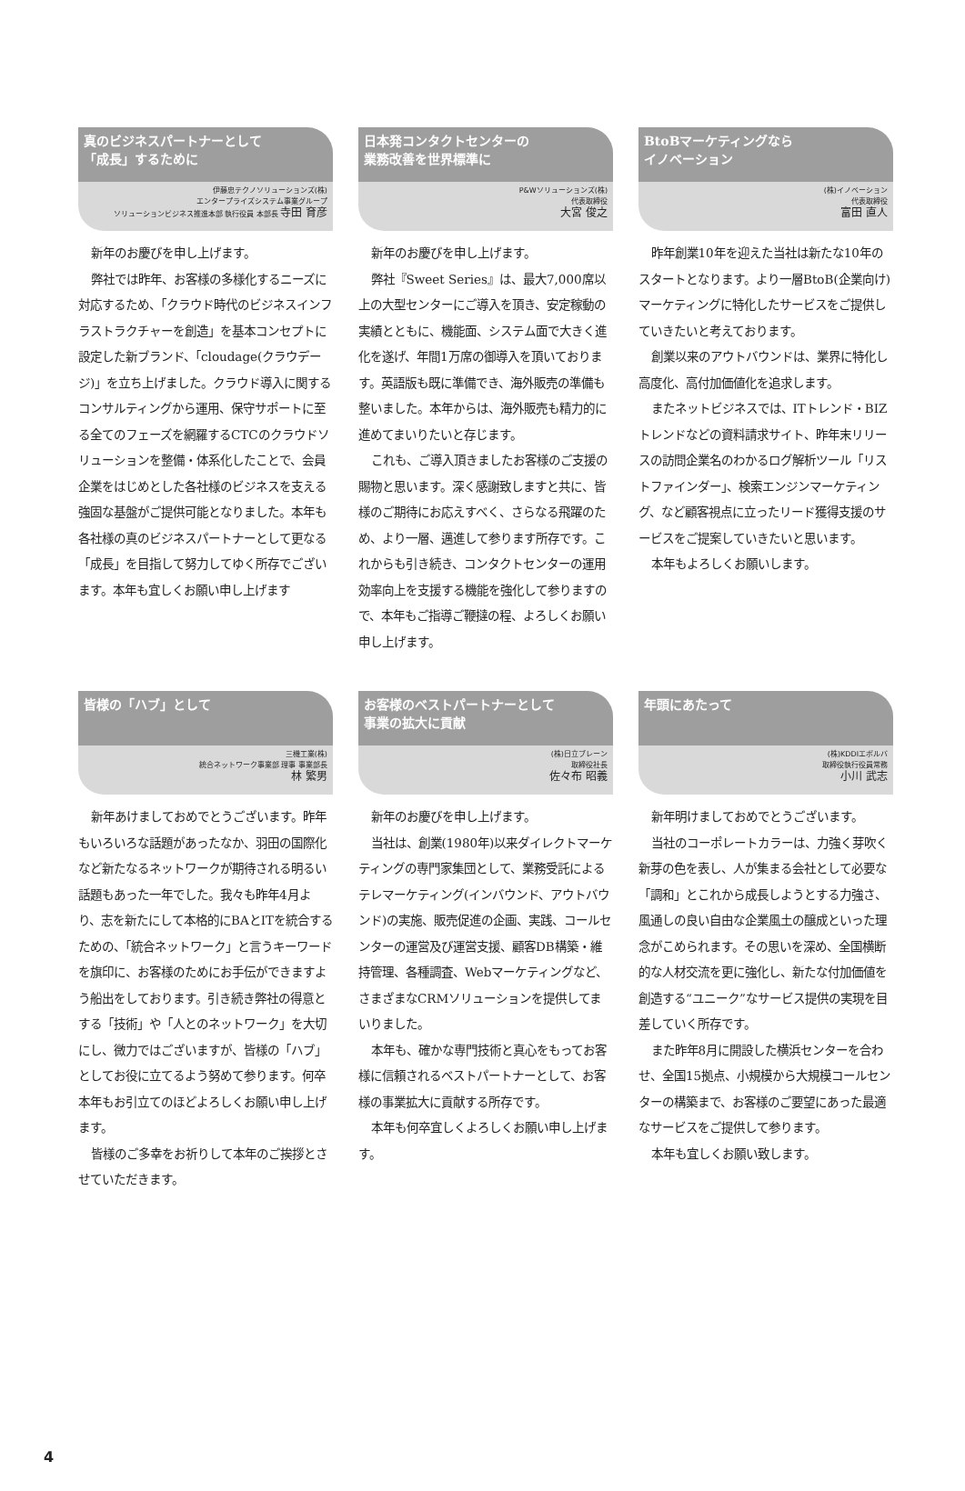真のビジネスパートナーとして
「成長」するために
伊藤忠テクノソリューションズ(株)
エンタープライズシステム事業グループ
ソリューションビジネス推進本部 執行役員 本部長 寺田 育彦
新年のお慶びを申し上げます。
弊社では昨年、お客様の多様化するニーズに対応するため、「クラウド時代のビジネスインフラストラクチャーを創造」を基本コンセプトに設定した新ブランド、「cloudage(クラウデージ)」を立ち上げました。クラウド導入に関するコンサルティングから運用、保守サポートに至る全てのフェーズを網羅するCTCのクラウドソリューションを整備・体系化したことで、会員企業をはじめとした各社様のビジネスを支える強固な基盤がご提供可能となりました。本年も各社様の真のビジネスパートナーとして更なる「成長」を目指して努力してゆく所存でございます。本年も宜しくお願い申し上げます
日本発コンタクトセンターの
業務改善を世界標準に
P&Wソリューションズ(株)
代表取締役
大宮 俊之
新年のお慶びを申し上げます。
弊社『Sweet Series』は、最大7,000席以上の大型センターにご導入を頂き、安定稼動の実績とともに、機能面、システム面で大きく進化を遂げ、年間1万席の御導入を頂いております。英語版も既に準備でき、海外販売の準備も整いました。本年からは、海外販売も精力的に進めてまいりたいと存じます。
これも、ご導入頂きましたお客様のご支援の賜物と思います。深く感謝致しますと共に、皆様のご期待にお応えすべく、さらなる飛躍のため、より一層、邁進して参ります所存です。これからも引き続き、コンタクトセンターの運用効率向上を支援する機能を強化して参りますので、本年もご指導ご鞭撻の程、よろしくお願い申し上げます。
BtoBマーケティングなら
イノベーション
(株)イノベーション
代表取締役
富田 直人
昨年創業10年を迎えた当社は新たな10年のスタートとなります。より一層BtoB(企業向け)マーケティングに特化したサービスをご提供していきたいと考えております。
創業以来のアウトバウンドは、業界に特化し高度化、高付加価値化を追求します。
またネットビジネスでは、ITトレンド・BIZトレンドなどの資料請求サイト、昨年末リリースの訪問企業名のわかるログ解析ツール「リストファインダー」、検索エンジンマーケティング、など顧客視点に立ったリード獲得支援のサービスをご提案していきたいと思います。
本年もよろしくお願いします。
皆様の「ハブ」として
三機工業(株)
統合ネットワーク事業部 理事 事業部長
林 繁男
新年あけましておめでとうございます。昨年もいろいろな話題があったなか、羽田の国際化など新たなるネットワークが期待される明るい話題もあった一年でした。我々も昨年4月より、志を新たにして本格的にBAとITを統合するための、「統合ネットワーク」と言うキーワードを旗印に、お客様のためにお手伝ができますよう船出をしております。引き続き弊社の得意とする「技術」や「人とのネットワーク」を大切にし、微力ではございますが、皆様の「ハブ」としてお役に立てるよう努めて参ります。何卒本年もお引立てのほどよろしくお願い申し上げます。
皆様のご多幸をお祈りして本年のご挨拶とさせていただきます。
お客様のベストパートナーとして
事業の拡大に貢献
(株)日立ブレーン
取締役社長
佐々布 昭義
新年のお慶びを申し上げます。
当社は、創業(1980年)以来ダイレクトマーケティングの専門家集団として、業務受託によるテレマーケティング(インバウンド、アウトバウンド)の実施、販売促進の企画、実践、コールセンターの運営及び運営支援、顧客DB構築・維持管理、各種調査、Webマーケティングなど、さまざまなCRMソリューションを提供してまいりました。
本年も、確かな専門技術と真心をもってお客様に信頼されるベストパートナーとして、お客様の事業拡大に貢献する所存です。
本年も何卒宜しくよろしくお願い申し上げます。
年頭にあたって
(株)KDDIエボルバ
取締役執行役員常務
小川 武志
新年明けましておめでとうございます。
当社のコーポレートカラーは、力強く芽吹く新芽の色を表し、人が集まる会社として必要な「調和」とこれから成長しようとする力強さ、風通しの良い自由な企業風土の醸成といった理念がこめられます。その思いを深め、全国横断的な人材交流を更に強化し、新たな付加価値を創造する“ユニーク”なサービス提供の実現を目差していく所存です。
また昨年8月に開設した横浜センターを合わせ、全国15拠点、小規模から大規模コールセンターの構築まで、お客様のご要望にあった最適なサービスをご提供して参ります。
本年も宜しくお願い致します。
4